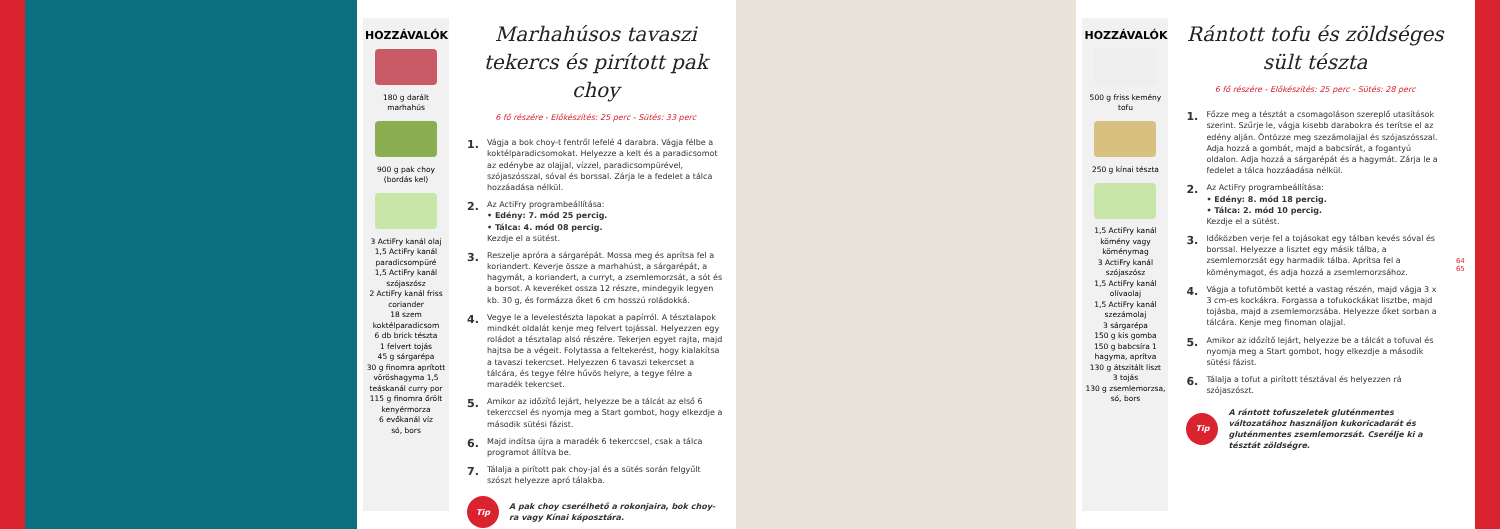HOZZÁVALÓK
180 g darált marhahús
900 g pak choy (bordás kel)
3 ActiFry kanál olaj
1,5 ActiFry kanál paradicsompüré
1,5 ActiFry kanál szójaszósz
2 ActiFry kanál friss coriander
18 szem koktélparadicsom
6 db brick tészta
1 felvert tojás
45 g sárgarépa
30 g finomra aprított vöröshagyma 1,5 teáskanál curry por
115 g finomra őrölt kenyérmorza
6 evőkanál víz
só, bors
Marhahúsos tavaszi tekercs és pirított pak choy
6 fő részére - Előkészítés: 25 perc - Sütés: 33 perc
1.
Vágja a bok choy-t fentről lefelé 4 darabra. Vágja félbe a koktélparadicsomokat. Helyezze a kelt és a paradicsomot az edénybe az olajjal, vízzel, paradicsompürével, szójaszósszal, sóval és borssal. Zárja le a fedelet a tálca hozzáadása nélkül.
2.
Az ActiFry programbeállítása:
• Edény: 7. mód 25 percig.
• Tálca: 4. mód 08 percig.
Kezdje el a sütést.
3.
Reszelje apróra a sárgarépát. Mossa meg és aprítsa fel a koriandert. Keverje össze a marhahúst, a sárgarépát, a hagymát, a koriandert, a curryt, a zsemlemorzsát, a sót és a borsot. A keveréket ossza 12 részre, mindegyik legyen kb. 30 g, és formázza őket 6 cm hosszú roládokká.
4.
Vegye le a levelestészta lapokat a papírról. A tésztalapok mindkét oldalát kenje meg felvert tojással. Helyezzen egy roládot a tésztalap alsó részére. Tekerjen egyet rajta, majd hajtsa be a végeit. Folytassa a feltekerést, hogy kialakítsa a tavaszi tekercset. Helyezzen 6 tavaszi tekercset a tálcára, és tegye félre hűvös helyre, a tegye félre a maradék tekercset.
5.
Amikor az időzítő lejárt, helyezze be a tálcát az első 6 tekerccsel és nyomja meg a Start gombot, hogy elkezdje a második sütési fázist.
6.
Majd indítsa újra a maradék 6 tekerccsel, csak a tálca programot állítva be.
7.
Tálalja a pirított pak choy-jal és a sütés során felgyűlt szószt helyezze apró tálakba.
Tip
A pak choy cserélhető a rokonjaira, bok choy-ra vagy Kínai káposztára.
HOZZÁVALÓK
500 g friss kemény tofu
250 g kínai tészta
1,5 ActiFry kanál kömény vagy köménymag
3 ActiFry kanál szójaszósz
1,5 ActiFry kanál olívaolaj
1,5 ActiFry kanál szezámolaj
3 sárgarépa
150 g kis gomba
150 g babcsíra 1 hagyma, aprítva
130 g átszitált liszt
3 tojás
130 g zsemlemorzsa, só, bors
Rántott tofu és zöldséges sült tészta
6 fő részére - Előkészítés: 25 perc - Sütés: 28 perc
1.
Főzze meg a tésztát a csomagoláson szereplő utasítások szerint. Szűrje le, vágja kisebb darabokra és terítse el az edény alján. Öntözze meg szezámolajjal és szójaszósszal. Adja hozzá a gombát, majd a babcsírát, a fogantyú oldalon. Adja hozzá a sárgarépát és a hagymát. Zárja le a fedelet a tálca hozzáadása nélkül.
2.
Az ActiFry programbeállítása:
• Edény: 8. mód 18 percig.
• Tálca: 2. mód 10 percig.
Kezdje el a sütést.
3.
Időközben verje fel a tojásokat egy tálban kevés sóval és borssal. Helyezze a lisztet egy másik tálba, a zsemlemorzsát egy harmadik tálba. Aprítsa fel a köménymagot, és adja hozzá a zsemlemorzsához.
4.
Vágja a tofutömböt ketté a vastag részén, majd vágja 3 x 3 cm-es kockákra. Forgassa a tofukockákat lisztbe, majd tojásba, majd a zsemlemorzsába. Helyezze őket sorban a tálcára. Kenje meg finoman olajjal.
5.
Amikor az időzítő lejárt, helyezze be a tálcát a tofuval és nyomja meg a Start gombot, hogy elkezdje a második sütési fázist.
6.
Tálalja a tofut a pirított tésztával és helyezzen rá szójaszószt.
Tip
A rántott tofuszeletek gluténmentes változatához használjon kukoricadarát és gluténmentes zsemlemorzsát. Cserélje ki a tésztát zöldségre.
64 65